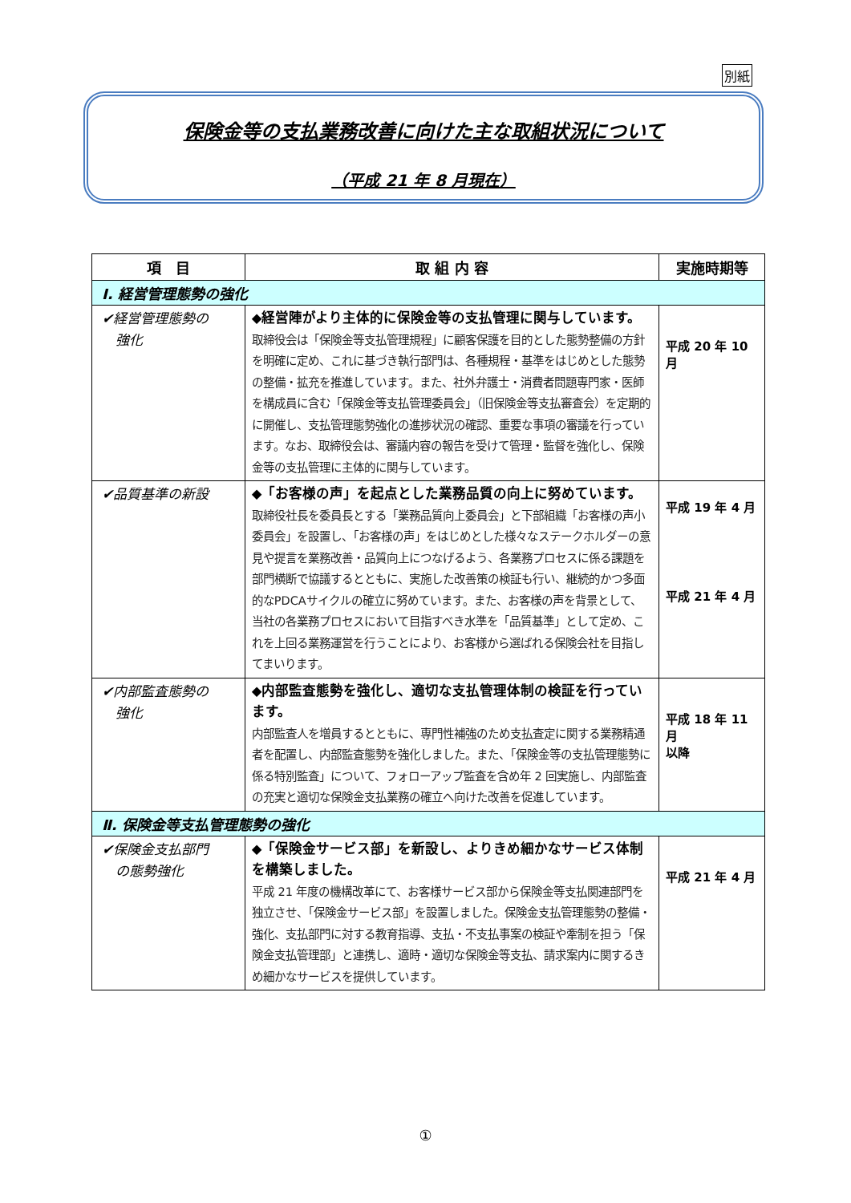別紙
保険金等の支払業務改善に向けた主な取組状況について
（平成 21 年 8 月現在）
| 項 目 | 取 組 内 容 | 実施時期等 |
| --- | --- | --- |
| Ⅰ. 経営管理態勢の強化 | | |
| ✔経営管理態勢の 強化 | ◆経営陣がより主体的に保険金等の支払管理に関与しています。 取締役会は「保険金等支払管理規程」に顧客保護を目的とした態勢整備の方針を明確に定め、これに基づき執行部門は、各種規程・基準をはじめとした態勢の整備・拡充を推進しています。また、社外弁護士・消費者問題専門家・医師を構成員に含む「保険金等支払管理委員会」（旧保険金等支払審査会）を定期的に開催し、支払管理態勢強化の進捗状況の確認、重要な事項の審議を行っています。なお、取締役会は、審議内容の報告を受けて管理・監督を強化し、保険金等の支払管理に主体的に関与しています。 | 平成 20 年 10 月 |
| ✔品質基準の新設 | ◆「お客様の声」を起点とした業務品質の向上に努めています。 取締役社長を委員長とする「業務品質向上委員会」と下部組織「お客様の声小委員会」を設置し、「お客様の声」をはじめとした様々なステークホルダーの意見や提言を業務改善・品質向上につなげるよう、各業務プロセスに係る課題を部門横断で協議するとともに、実施した改善策の検証も行い、継続的かつ多面的なPDCAサイクルの確立に努めています。また、お客様の声を背景として、当社の各業務プロセスにおいて目指すべき水準を「品質基準」として定め、これを上回る業務運営を行うことにより、お客様から選ばれる保険会社を目指してまいります。 | 平成 19 年 4 月 平成 21 年 4 月 |
| ✔内部監査態勢の 強化 | ◆内部監査態勢を強化し、適切な支払管理体制の検証を行っています。 内部監査人を増員するとともに、専門性補強のため支払査定に関する業務精通者を配置し、内部監査態勢を強化しました。また、「保険金等の支払管理態勢に係る特別監査」について、フォローアップ監査を含め年 2 回実施し、内部監査の充実と適切な保険金支払業務の確立へ向けた改善を促進しています。 | 平成 18 年 11 月 以降 |
| Ⅱ. 保険金等支払管理態勢の強化 | | |
| ✔保険金支払部門 の態勢強化 | ◆「保険金サービス部」を新設し、よりきめ細かなサービス体制を構築しました。 平成 21 年度の機構改革にて、お客様サービス部から保険金等支払関連部門を独立させ、「保険金サービス部」を設置しました。保険金支払管理態勢の整備・強化、支払部門に対する教育指導、支払・不支払事案の検証や牽制を担う「保険金支払管理部」と連携し、適時・適切な保険金等支払、請求案内に関するきめ細かなサービスを提供しています。 | 平成 21 年 4 月 |
①